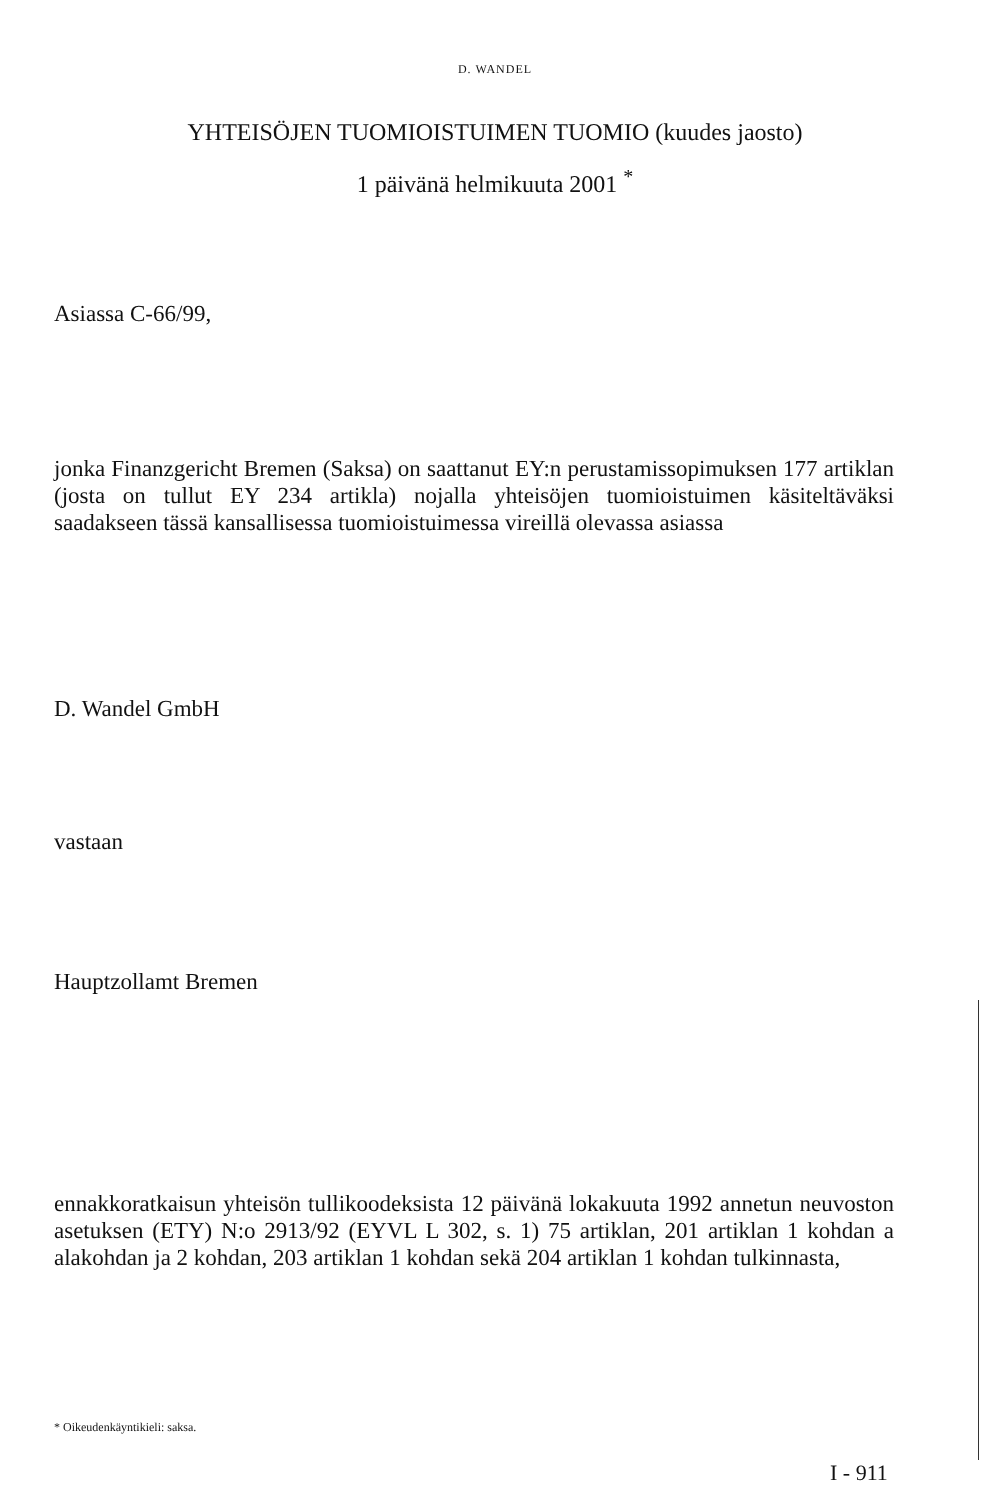D. WANDEL
YHTEISÖJEN TUOMIOISTUIMEN TUOMIO (kuudes jaosto)
1 päivänä helmikuuta 2001 <sup>*</sup>
Asiassa C-66/99,
jonka Finanzgericht Bremen (Saksa) on saattanut EY:n perustamissopimuksen 177 artiklan (josta on tullut EY 234 artikla) nojalla yhteisöjen tuomioistuimen käsiteltäväksi saadakseen tässä kansallisessa tuomioistuimessa vireillä olevassa asiassa
D. Wandel GmbH
vastaan
Hauptzollamt Bremen
ennakkoratkaisun yhteisön tullikoodeksista 12 päivänä lokakuuta 1992 annetun neuvoston asetuksen (ETY) N:o 2913/92 (EYVL L 302, s. 1) 75 artiklan, 201 artiklan 1 kohdan a alakohdan ja 2 kohdan, 203 artiklan 1 kohdan sekä 204 artiklan 1 kohdan tulkinnasta,
* Oikeudenkäyntikieli: saksa.
I - 911